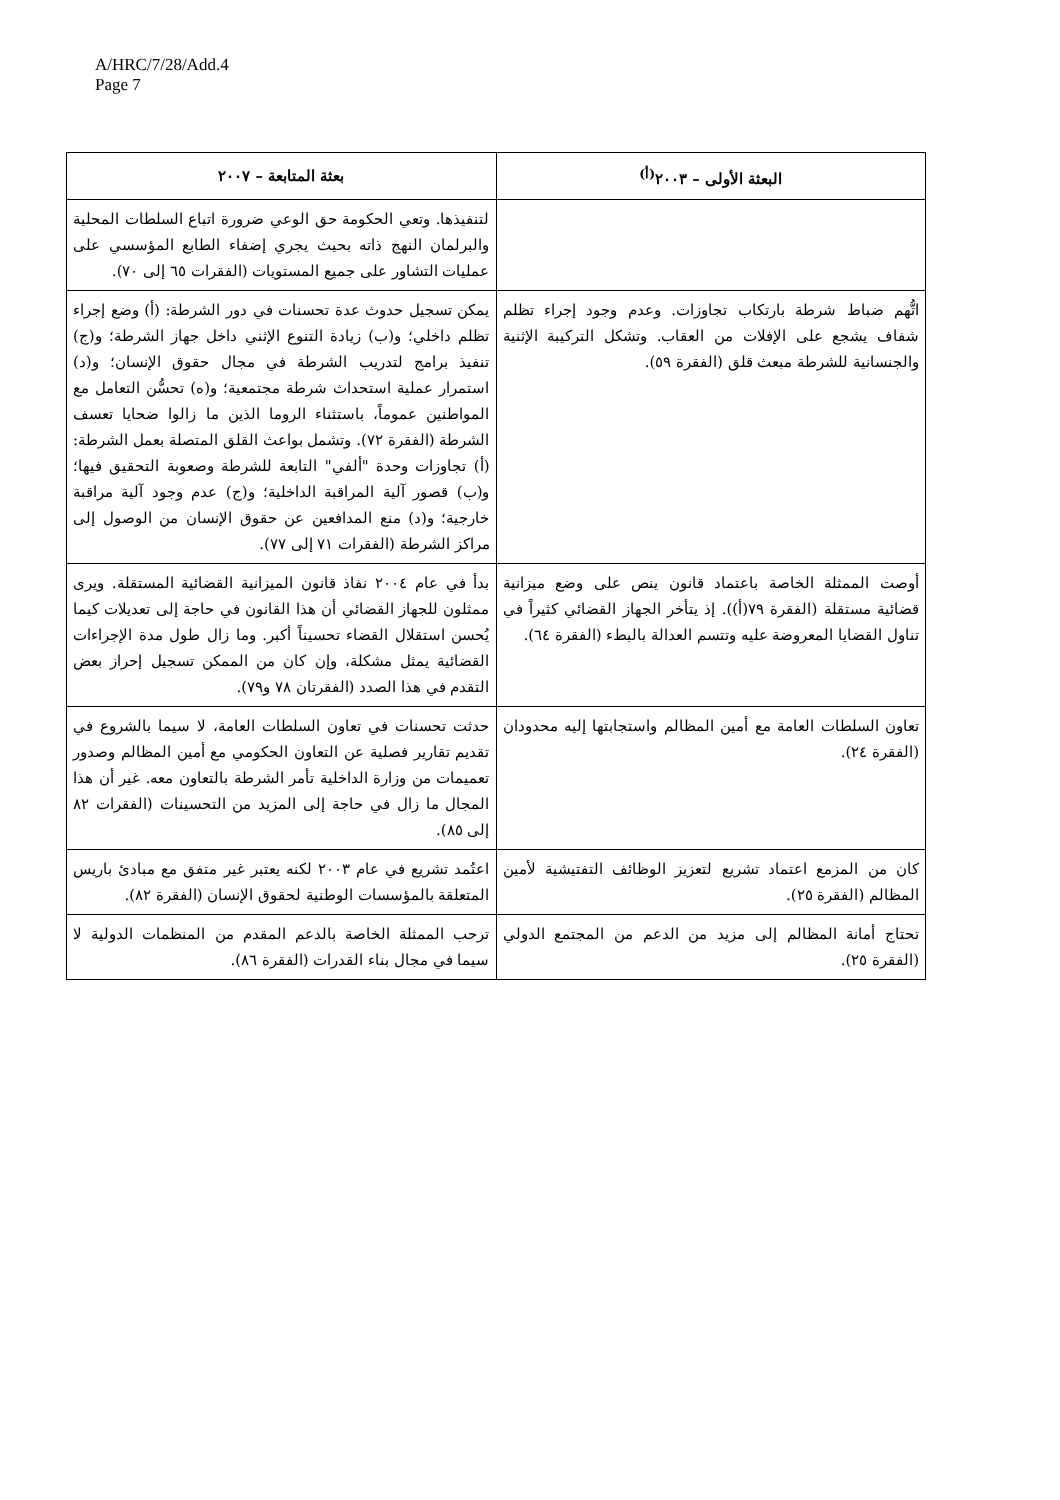A/HRC/7/28/Add.4
Page 7
| البعثة الأولى – ٢٠٠٣<sup>(أ)</sup> | بعثة المتابعة – ٢٠٠٧ |
| --- | --- |
| | لتنفيذها. وتعي الحكومة حق الوعي ضرورة اتباع السلطات المحلية والبرلمان النهج ذاته بحيث يجري إضفاء الطابع المؤسسي على عمليات التشاور على جميع المستويات (الفقرات ٦٥ إلى ٧٠). |
| اتُّهم ضباط شرطة بارتكاب تجاوزات. وعدم وجود إجراء تظلم شفاف يشجع على الإفلات من العقاب. وتشكل التركيبة الإثنية والجنسانية للشرطة مبعث قلق (الفقرة ٥٩). | يمكن تسجيل حدوث عدة تحسنات في دور الشرطة: (أ) وضع إجراء تظلم داخلي؛ و(ب) زيادة التنوع الإثني داخل جهاز الشرطة؛ و(ج) تنفيذ برامج لتدريب الشرطة في مجال حقوق الإنسان؛ و(د) استمرار عملية استحداث شرطة مجتمعية؛ و(ه) تحسُّن التعامل مع المواطنين عموماً، باستثناء الروما الذين ما زالوا ضحايا تعسف الشرطة (الفقرة ٧٢). وتشمل بواعث القلق المتصلة بعمل الشرطة: (أ) تجاوزات وحدة "ألفي" التابعة للشرطة وصعوبة التحقيق فيها؛ و(ب) قصور آلية المراقبة الداخلية؛ و(ج) عدم وجود آلية مراقبة خارجية؛ و(د) منع المدافعين عن حقوق الإنسان من الوصول إلى مراكز الشرطة (الفقرات ٧١ إلى ٧٧). |
| أوصت الممثلة الخاصة باعتماد قانون ينص على وضع ميزانية قضائية مستقلة (الفقرة ٧٩(أ)). إذ يتأخر الجهاز القضائي كثيراً في تناول القضايا المعروضة عليه وتتسم العدالة بالبطء (الفقرة ٦٤). | بدأ في عام ٢٠٠٤ نفاذ قانون الميزانية القضائية المستقلة. ويرى ممثلون للجهاز القضائي أن هذا القانون في حاجة إلى تعديلات كيما يُحسن استقلال القضاء تحسيناً أكبر. وما زال طول مدة الإجراءات القضائية يمثل مشكلة، وإن كان من الممكن تسجيل إحراز بعض التقدم في هذا الصدد (الفقرتان ٧٨ و٧٩). |
| تعاون السلطات العامة مع أمين المظالم واستجابتها إليه محدودان (الفقرة ٢٤). | حدثت تحسنات في تعاون السلطات العامة، لا سيما بالشروع في تقديم تقارير فصلية عن التعاون الحكومي مع أمين المظالم وصدور تعميمات من وزارة الداخلية تأمر الشرطة بالتعاون معه. غير أن هذا المجال ما زال في حاجة إلى المزيد من التحسينات (الفقرات ٨٢ إلى ٨٥). |
| كان من المزمع اعتماد تشريع لتعزيز الوظائف التفتيشية لأمين المظالم (الفقرة ٢٥). | اعتُمد تشريع في عام ٢٠٠٣ لكنه يعتبر غير متفق مع مبادئ باريس المتعلقة بالمؤسسات الوطنية لحقوق الإنسان (الفقرة ٨٢). |
| تحتاج أمانة المظالم إلى مزيد من الدعم من المجتمع الدولي (الفقرة ٢٥). | ترحب الممثلة الخاصة بالدعم المقدم من المنظمات الدولية لا سيما في مجال بناء القدرات (الفقرة ٨٦). |